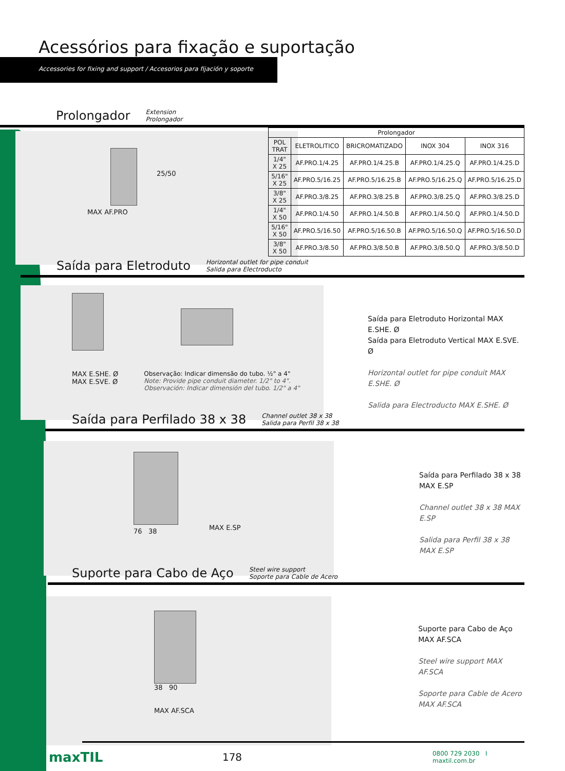Acessórios para fixação e suportação
Accessories for fixing and support / Accesorios para fijación y soporte
Prolongador
Extension
Prolongador
25/50
MAX AF.PRO
| Prolongador | | | | |
| --- | --- | --- | --- | --- |
| POL TRAT | ELETROLITICO | BRICROMATIZADO | INOX 304 | INOX 316 |
| 1/4" X 25 | AF.PRO.1/4.25 | AF.PRO.1/4.25.B | AF.PRO.1/4.25.Q | AF.PRO.1/4.25.D |
| 5/16" X 25 | AF.PRO.5/16.25 | AF.PRO.5/16.25.B | AF.PRO.5/16.25.Q | AF.PRO.5/16.25.D |
| 3/8" X 25 | AF.PRO.3/8.25 | AF.PRO.3/8.25.B | AF.PRO.3/8.25.Q | AF.PRO.3/8.25.D |
| 1/4" X 50 | AF.PRO.1/4.50 | AF.PRO.1/4.50.B | AF.PRO.1/4.50.Q | AF.PRO.1/4.50.D |
| 5/16" X 50 | AF.PRO.5/16.50 | AF.PRO.5/16.50.B | AF.PRO.5/16.50.Q | AF.PRO.5/16.50.D |
| 3/8" X 50 | AF.PRO.3/8.50 | AF.PRO.3/8.50.B | AF.PRO.3/8.50.Q | AF.PRO.3/8.50.D |
Saída para Eletroduto
Horizontal outlet for pipe conduit
Salida para Electroducto
MAX E.SHE. Ø
MAX E.SVE. Ø
Observação: Indicar dimensão do tubo. ½" a 4"
Note: Provide pipe conduit diameter. 1/2" to 4".
Observación: Indicar dimensión del tubo. 1/2" a 4"
Saída para Eletroduto Horizontal MAX E.SHE. Ø
Saída para Eletroduto Vertical MAX E.SVE. Ø
Horizontal outlet for pipe conduit MAX E.SHE. Ø
Salida para Electroducto MAX E.SHE. Ø
Saída para Perfilado 38 x 38
Channel outlet 38 x 38
Salida para Perfil 38 x 38
76 38
MAX E.SP
Saída para Perfilado 38 x 38 MAX E.SP
Channel outlet 38 x 38 MAX E.SP
Salida para Perfil 38 x 38 MAX E.SP
Suporte para Cabo de Aço
Steel wire support
Soporte para Cable de Acero
38 90
MAX AF.SCA
Suporte para Cabo de Aço MAX AF.SCA
Steel wire support MAX AF.SCA
Soporte para Cable de Acero MAX AF.SCA
maxTIL
178
0800 729 2030 I maxtil.com.br